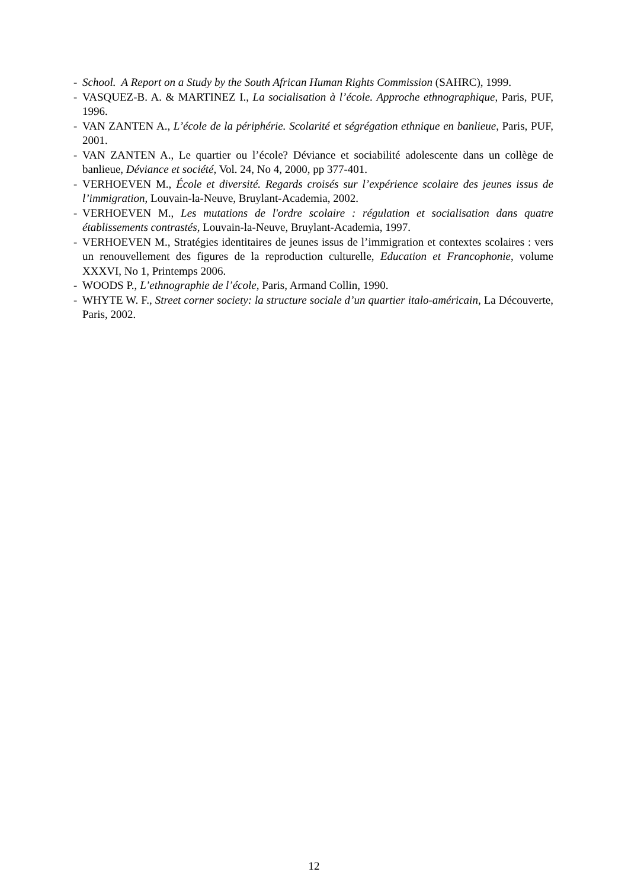- School. A Report on a Study by the South African Human Rights Commission (SAHRC), 1999.
- VASQUEZ-B. A. & MARTINEZ I., La socialisation à l’école. Approche ethnographique, Paris, PUF, 1996.
- VAN ZANTEN A., L’école de la périphérie. Scolarité et ségrégation ethnique en banlieue, Paris, PUF, 2001.
- VAN ZANTEN A., Le quartier ou l’école? Déviance et sociabilité adolescente dans un collège de banlieue, Déviance et société, Vol. 24, No 4, 2000, pp 377-401.
- VERHOEVEN M., École et diversité. Regards croisés sur l’expérience scolaire des jeunes issus de l’immigration, Louvain-la-Neuve, Bruylant-Academia, 2002.
- VERHOEVEN M., Les mutations de l'ordre scolaire : régulation et socialisation dans quatre établissements contrastés, Louvain-la-Neuve, Bruylant-Academia, 1997.
- VERHOEVEN M., Stratégies identitaires de jeunes issus de l’immigration et contextes scolaires : vers un renouvellement des figures de la reproduction culturelle, Education et Francophonie, volume XXXVI, No 1, Printemps 2006.
- WOODS P., L’ethnographie de l’école, Paris, Armand Collin, 1990.
- WHYTE W. F., Street corner society: la structure sociale d’un quartier italo-américain, La Découverte, Paris, 2002.
12